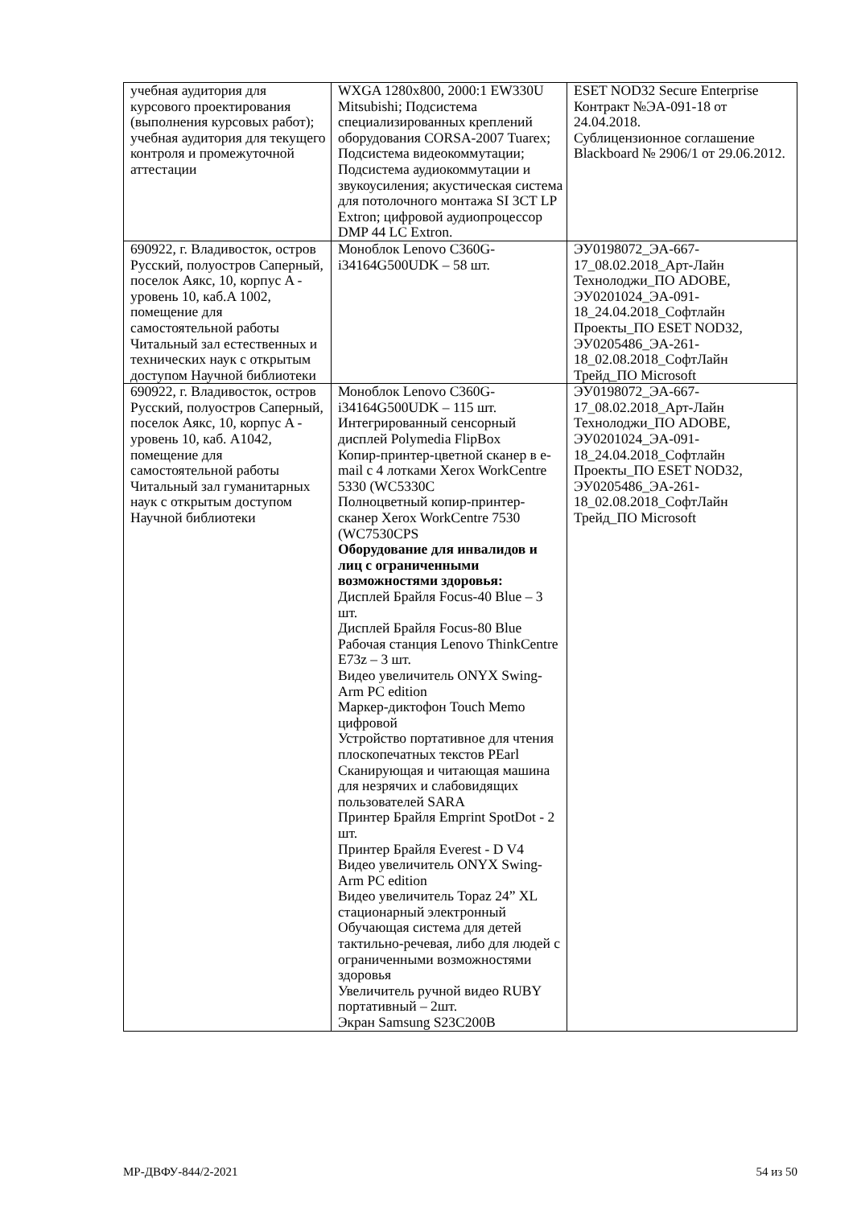| учебная аудитория для курсового проектирования (выполнения курсовых работ); учебная аудитория для текущего контроля и промежуточной аттестации | WXGA 1280x800, 2000:1 EW330U Mitsubishi; Подсистема специализированных креплений оборудования CORSA-2007 Tuarex; Подсистема видеокоммутации; Подсистема аудиокоммутации и звукоусиления; акустическая система для потолочного монтажа SI 3CT LP Extron; цифровой аудиопроцессор DMP 44 LC Extron. | ESET NOD32 Secure Enterprise Контракт №ЭА-091-18 от 24.04.2018. Сублицензионное соглашение Blackboard № 2906/1 от 29.06.2012. |
| 690922, г. Владивосток, остров Русский, полуостров Саперный, поселок Аякс, 10, корпус A - уровень 10, каб.A 1002, помещение для самостоятельной работы Читальный зал естественных и технических наук с открытым доступом Научной библиотеки | Моноблок Lenovo C360G-i34164G500UDK – 58 шт. | ЭУ0198072_ЭА-667-17_08.02.2018_Арт-Лайн Технолоджи_ПО ADOBE, ЭУ0201024_ЭА-091-18_24.04.2018_Софтлайн Проекты_ПО ESET NOD32, ЭУ0205486_ЭА-261-18_02.08.2018_СофтЛайн Трейд_ПО Microsoft |
| 690922, г. Владивосток, остров Русский, полуостров Саперный, поселок Аякс, 10, корпус A - уровень 10, каб. A1042, помещение для самостоятельной работы Читальный зал гуманитарных наук с открытым доступом Научной библиотеки | Моноблок Lenovo C360G-i34164G500UDK – 115 шт. Интегрированный сенсорный дисплей Polymedia FlipBox Копир-принтер-цветной сканер в e-mail с 4 лотками Xerox WorkCentre 5330 (WC5330C Полноцветный копир-принтер-сканер Xerox WorkCentre 7530 (WC7530CPS Оборудование для инвалидов и лиц с ограниченными возможностями здоровья: Дисплей Брайля Focus-40 Blue – 3 шт. Дисплей Брайля Focus-80 Blue Рабочая станция Lenovo ThinkCentre E73z – 3 шт. Видео увеличитель ONYX Swing-Arm PC edition Маркер-диктофон Touch Memo цифровой Устройство портативное для чтения плоскопечатных текстов PEarl Сканирующая и читающая машина для незрячих и слабовидящих пользователей SARA Принтер Брайля Emprint SpotDot - 2 шт. Принтер Брайля Everest - D V4 Видео увеличитель ONYX Swing-Arm PC edition Видео увеличитель Topaz 24” XL стационарный электронный Обучающая система для детей тактильно-речевая, либо для людей с ограниченными возможностями здоровья Увеличитель ручной видео RUBY портативный – 2шт. Экран Samsung S23C200B | ЭУ0198072_ЭА-667-17_08.02.2018_Арт-Лайн Технолоджи_ПО ADOBE, ЭУ0201024_ЭА-091-18_24.04.2018_Софтлайн Проекты_ПО ESET NOD32, ЭУ0205486_ЭА-261-18_02.08.2018_СофтЛайн Трейд_ПО Microsoft |
МР-ДВФУ-844/2-2021 54 из 50